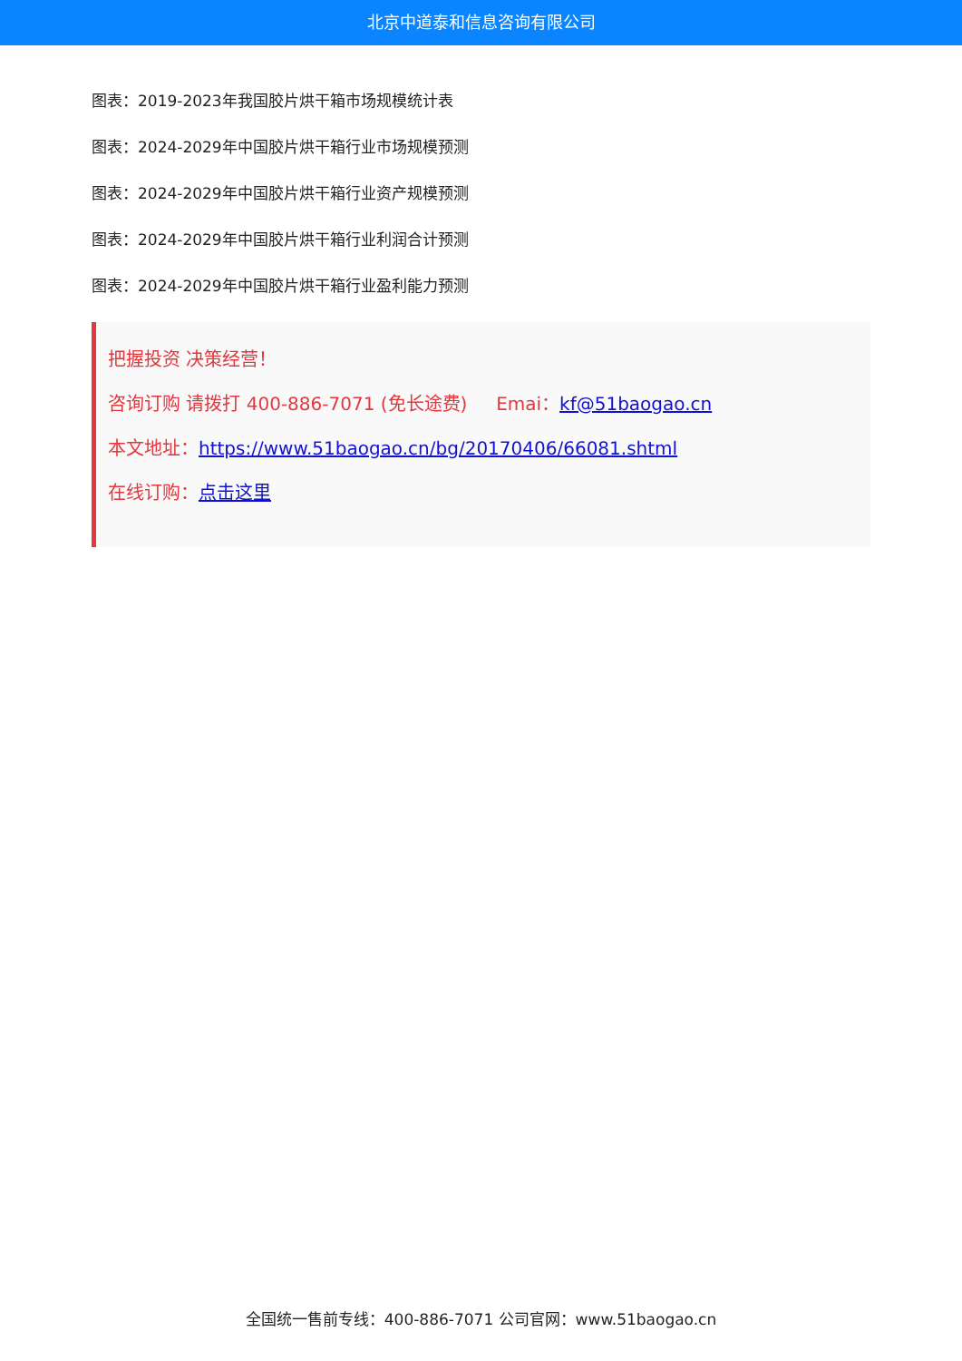北京中道泰和信息咨询有限公司
图表：2019-2023年我国胶片烘干箱市场规模统计表
图表：2024-2029年中国胶片烘干箱行业市场规模预测
图表：2024-2029年中国胶片烘干箱行业资产规模预测
图表：2024-2029年中国胶片烘干箱行业利润合计预测
图表：2024-2029年中国胶片烘干箱行业盈利能力预测
把握投资 决策经营！
咨询订购 请拨打 400-886-7071 (免长途费) Emai：kf@51baogao.cn
本文地址：https://www.51baogao.cn/bg/20170406/66081.shtml
在线订购：点击这里
全国统一售前专线：400-886-7071 公司官网：www.51baogao.cn